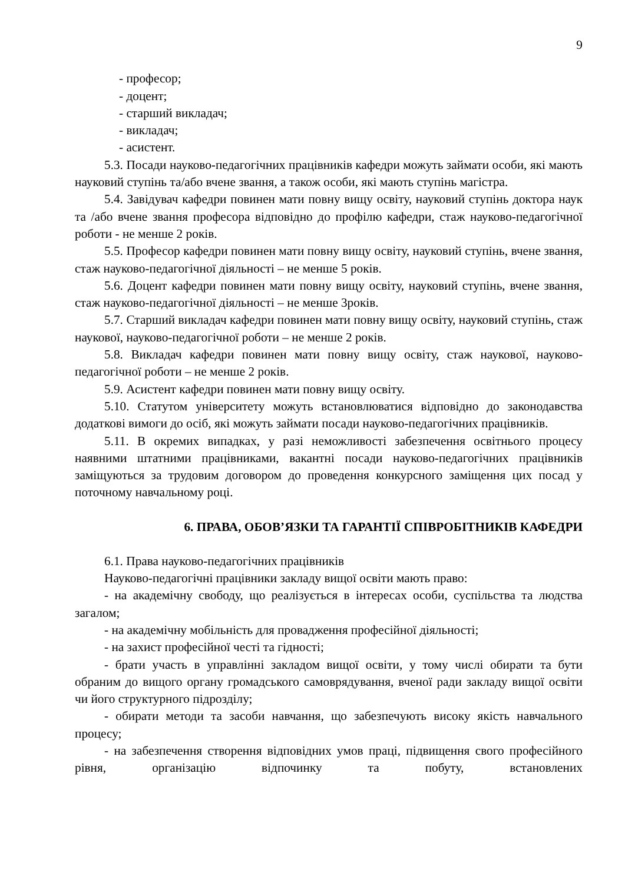9
- професор;
- доцент;
- старший викладач;
- викладач;
- асистент.
5.3. Посади науково-педагогічних працівників кафедри можуть займати особи, які мають науковий ступінь та/або вчене звання, а також особи, які мають ступінь магістра.
5.4. Завідувач кафедри повинен мати повну вищу освіту, науковий ступінь доктора наук та /або вчене звання професора відповідно до профілю кафедри, стаж науково-педагогічної роботи - не менше 2 років.
5.5. Професор кафедри повинен мати повну вищу освіту, науковий ступінь, вчене звання, стаж науково-педагогічної діяльності – не менше 5 років.
5.6. Доцент кафедри повинен мати повну вищу освіту, науковий ступінь, вчене звання, стаж науково-педагогічної діяльності – не менше 3років.
5.7. Старший викладач кафедри повинен мати повну вищу освіту, науковий ступінь, стаж наукової, науково-педагогічної роботи – не менше 2 років.
5.8. Викладач кафедри повинен мати повну вищу освіту, стаж наукової, науково-педагогічної роботи – не менше 2 років.
5.9. Асистент кафедри повинен мати повну вищу освіту.
5.10. Статутом університету можуть встановлюватися відповідно до законодавства додаткові вимоги до осіб, які можуть займати посади науково-педагогічних працівників.
5.11. В окремих випадках, у разі неможливості забезпечення освітнього процесу наявними штатними працівниками, вакантні посади науково-педагогічних працівників заміщуються за трудовим договором до проведення конкурсного заміщення цих посад у поточному навчальному році.
6. ПРАВА, ОБОВ’ЯЗКИ ТА ГАРАНТІЇ СПІВРОБІТНИКІВ КАФЕДРИ
6.1. Права науково-педагогічних працівників
Науково-педагогічні працівники закладу вищої освіти мають право:
- на академічну свободу, що реалізується в інтересах особи, суспільства та людства загалом;
- на академічну мобільність для провадження професійної діяльності;
- на захист професійної честі та гідності;
- брати участь в управлінні закладом вищої освіти, у тому числі обирати та бути обраним до вищого органу громадського самоврядування, вченої ради закладу вищої освіти чи його структурного підрозділу;
- обирати методи та засоби навчання, що забезпечують високу якість навчального процесу;
- на забезпечення створення відповідних умов праці, підвищення свого професійного рівня, організацію відпочинку та побуту, встановлених